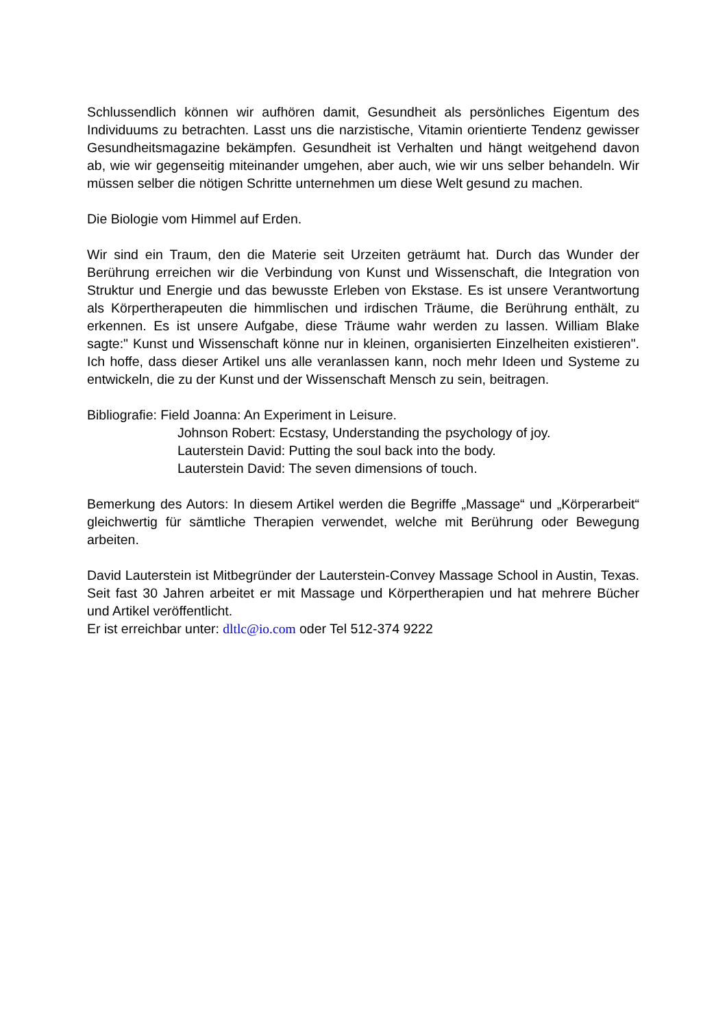Schlussendlich können wir aufhören damit, Gesundheit als persönliches Eigentum des Individuums zu betrachten. Lasst uns die narzistische, Vitamin orientierte Tendenz gewisser Gesundheitsmagazine bekämpfen. Gesundheit ist Verhalten und hängt weitgehend davon ab, wie wir gegenseitig miteinander umgehen, aber auch, wie wir uns selber behandeln. Wir müssen selber die nötigen Schritte unternehmen um diese Welt gesund zu machen.
Die Biologie vom Himmel auf Erden.
Wir sind ein Traum, den die Materie seit Urzeiten geträumt hat. Durch das Wunder der Berührung erreichen wir die Verbindung von Kunst und Wissenschaft, die Integration von Struktur und Energie und das bewusste Erleben von Ekstase. Es ist unsere Verantwortung als Körpertherapeuten die himmlischen und irdischen Träume, die Berührung enthält, zu erkennen. Es ist unsere Aufgabe, diese Träume wahr werden zu lassen. William Blake sagte:" Kunst und Wissenschaft könne nur in kleinen, organisierten Einzelheiten existieren". Ich hoffe, dass dieser Artikel uns alle veranlassen kann, noch mehr Ideen und Systeme zu entwickeln, die zu der Kunst und der Wissenschaft Mensch zu sein, beitragen.
Bibliografie: Field Joanna: An Experiment in Leisure.
Johnson Robert: Ecstasy, Understanding the psychology of joy.
Lauterstein David: Putting the soul back into the body.
Lauterstein David: The seven dimensions of touch.
Bemerkung des Autors: In diesem Artikel werden die Begriffe „Massage“ und „Körperarbeit“ gleichwertig für sämtliche Therapien verwendet, welche mit Berührung oder Bewegung arbeiten.
David Lauterstein ist Mitbegründer der Lauterstein-Convey Massage School in Austin, Texas. Seit fast 30 Jahren arbeitet er mit Massage und Körpertherapien und hat mehrere Bücher und Artikel veröffentlicht.
Er ist erreichbar unter: dltlc@io.com oder Tel 512-374 9222